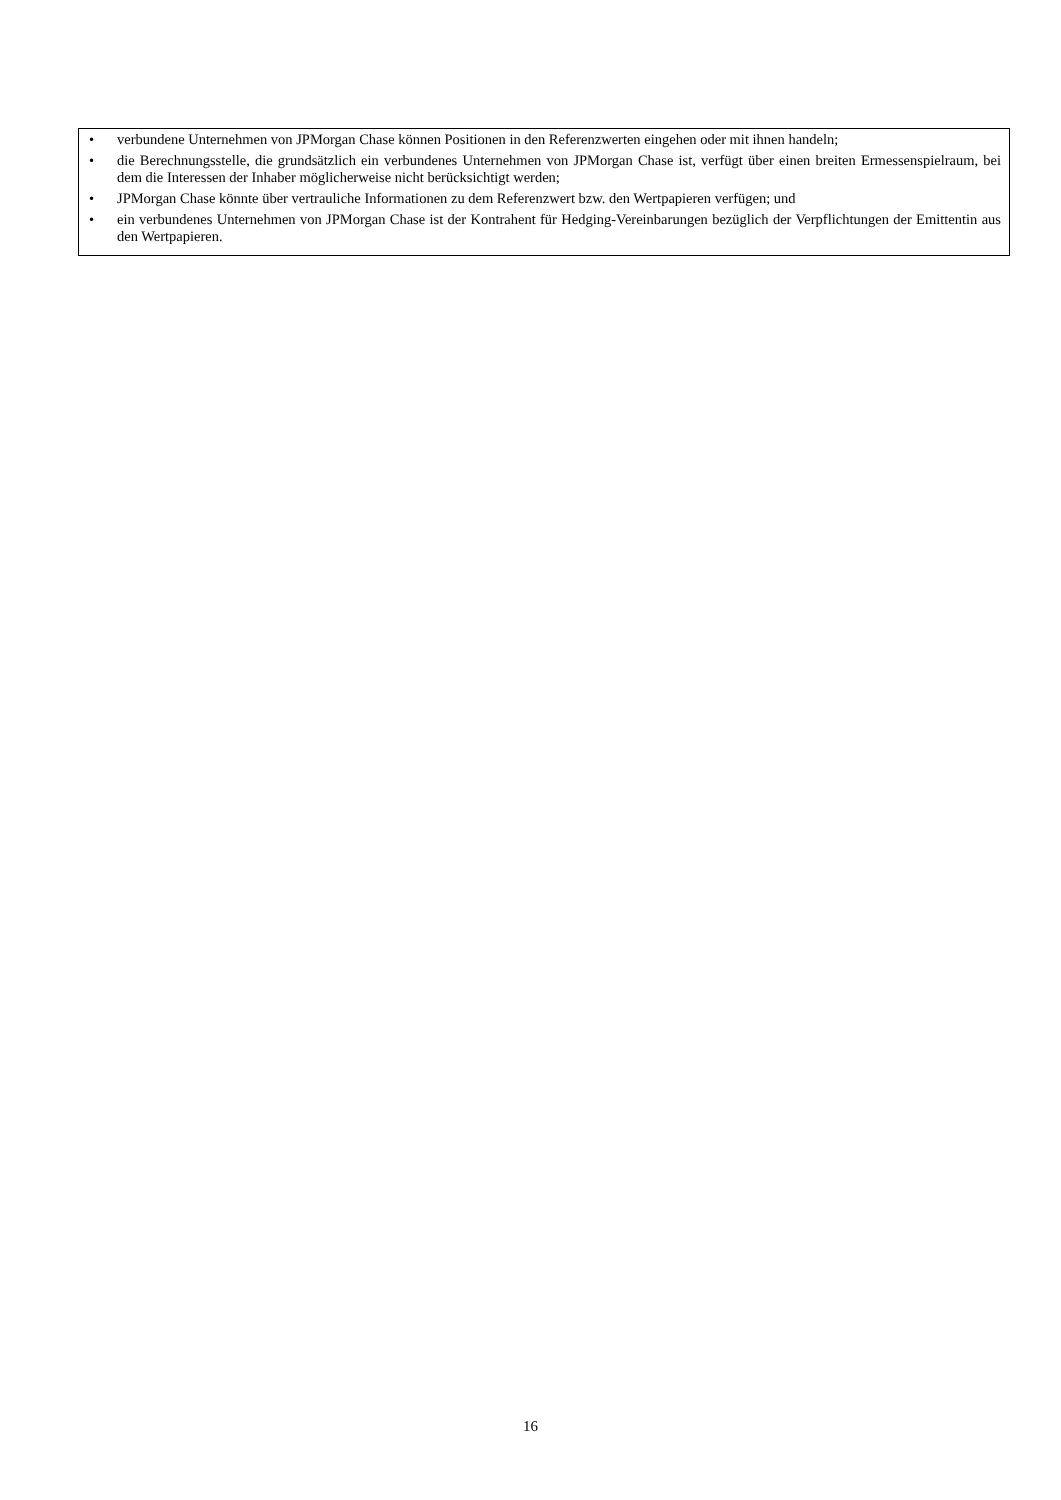• verbundene Unternehmen von JPMorgan Chase können Positionen in den Referenzwerten eingehen oder mit ihnen handeln;
• die Berechnungsstelle, die grundsätzlich ein verbundenes Unternehmen von JPMorgan Chase ist, verfügt über einen breiten Ermessenspielraum, bei dem die Interessen der Inhaber möglicherweise nicht berücksichtigt werden;
• JPMorgan Chase könnte über vertrauliche Informationen zu dem Referenzwert bzw. den Wertpapieren verfügen; und
• ein verbundenes Unternehmen von JPMorgan Chase ist der Kontrahent für Hedging-Vereinbarungen bezüglich der Verpflichtungen der Emittentin aus den Wertpapieren.
16